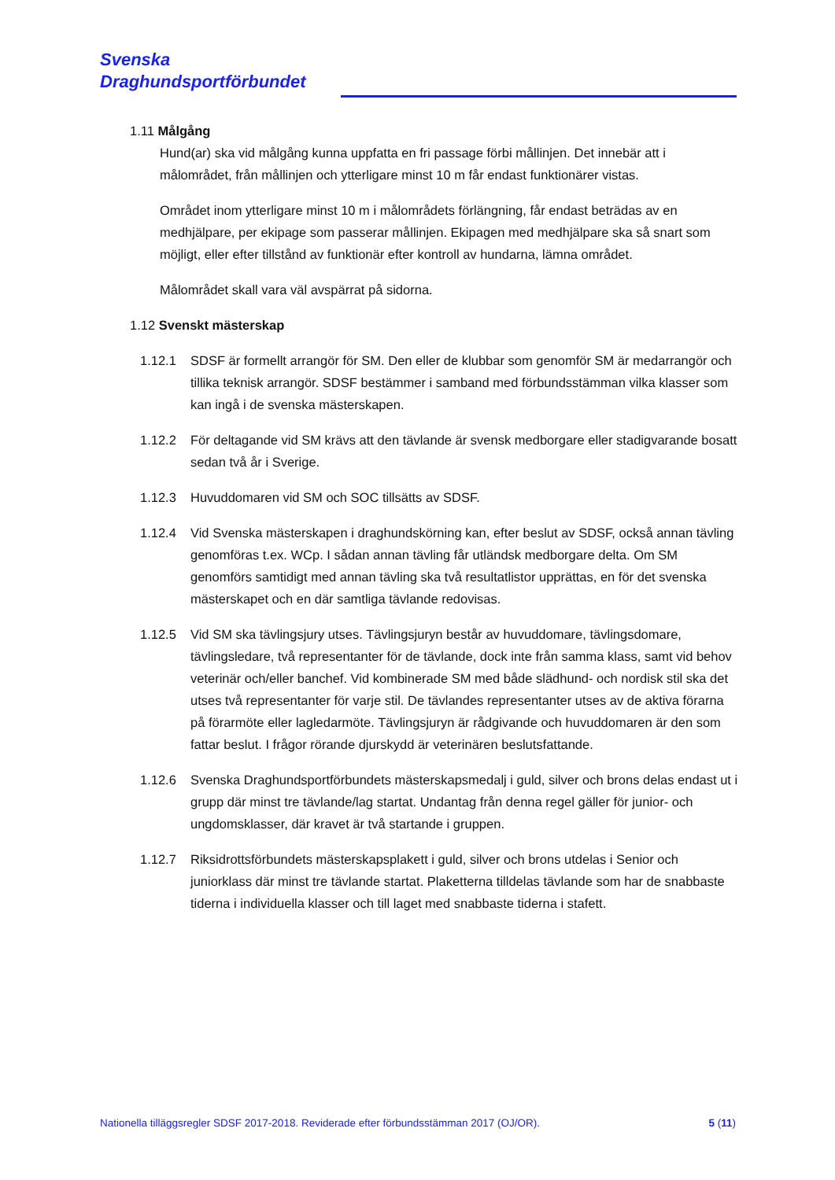Svenska
Draghundsportförbundet
1.11 Målgång
Hund(ar) ska vid målgång kunna uppfatta en fri passage förbi mållinjen. Det innebär att i målområdet, från mållinjen och ytterligare minst 10 m får endast funktionärer vistas.
Området inom ytterligare minst 10 m i målområdets förlängning, får endast beträdas av en medhjälpare, per ekipage som passerar mållinjen. Ekipagen med medhjälpare ska så snart som möjligt, eller efter tillstånd av funktionär efter kontroll av hundarna, lämna området.
Målområdet skall vara väl avspärrat på sidorna.
1.12 Svenskt mästerskap
1.12.1 SDSF är formellt arrangör för SM. Den eller de klubbar som genomför SM är medarrangör och tillika teknisk arrangör. SDSF bestämmer i samband med förbundsstämman vilka klasser som kan ingå i de svenska mästerskapen.
1.12.2 För deltagande vid SM krävs att den tävlande är svensk medborgare eller stadigvarande bosatt sedan två år i Sverige.
1.12.3 Huvuddomaren vid SM och SOC tillsätts av SDSF.
1.12.4 Vid Svenska mästerskapen i draghundskörning kan, efter beslut av SDSF, också annan tävling genomföras t.ex. WCp. I sådan annan tävling får utländsk medborgare delta. Om SM genomförs samtidigt med annan tävling ska två resultatlistor upprättas, en för det svenska mästerskapet och en där samtliga tävlande redovisas.
1.12.5 Vid SM ska tävlingsjury utses. Tävlingsjuryn består av huvuddomare, tävlingsdomare, tävlingsledare, två representanter för de tävlande, dock inte från samma klass, samt vid behov veterinär och/eller banchef. Vid kombinerade SM med både slädhund- och nordisk stil ska det utses två representanter för varje stil. De tävlandes representanter utses av de aktiva förarna på förarmöte eller lagledarmöte. Tävlingsjuryn är rådgivande och huvuddomaren är den som fattar beslut. I frågor rörande djurskydd är veterinären beslutsfattande.
1.12.6 Svenska Draghundsportförbundets mästerskapsmedalj i guld, silver och brons delas endast ut i grupp där minst tre tävlande/lag startat. Undantag från denna regel gäller för junior- och ungdomsklasser, där kravet är två startande i gruppen.
1.12.7 Riksidrottsförbundets mästerskapsplakett i guld, silver och brons utdelas i Senior och juniorklass där minst tre tävlande startat. Plaketterna tilldelas tävlande som har de snabbaste tiderna i individuella klasser och till laget med snabbaste tiderna i stafett.
Nationella tilläggsregler SDSF 2017-2018. Reviderade efter förbundsstämman 2017 (OJ/OR). 5 (11)